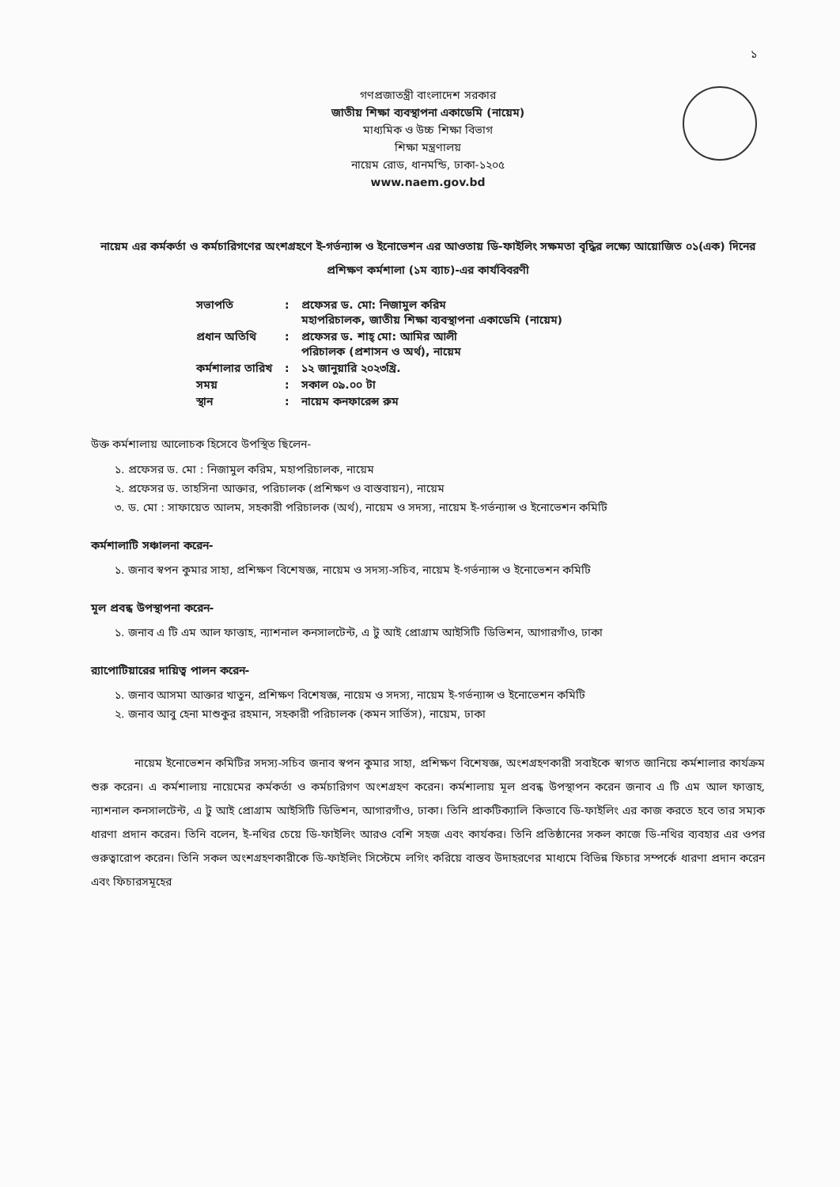১
গণপ্রজাতন্ত্রী বাংলাদেশ সরকার
জাতীয় শিক্ষা ব্যবস্থাপনা একাডেমি (নায়েম)
মাধ্যমিক ও উচ্চ শিক্ষা বিভাগ
শিক্ষা মন্ত্রণালয়
নায়েম রোড, ধানমন্ডি, ঢাকা-১২০৫
www.naem.gov.bd
নায়েম এর কর্মকর্তা ও কর্মচারিগণের অংশগ্রহণে ই-গর্ভন্যান্স ও ইনোভেশন এর আওতায় ডি-ফাইলিং সক্ষমতা বৃদ্ধির লক্ষ্যে আয়োজিত ০১(এক) দিনের প্রশিক্ষণ কর্মশালা (১ম ব্যাচ)-এর কার্যবিবরণী
| সভাপতি | : | প্রফেসর ড. মো: নিজামুল করিম মহাপরিচালক, জাতীয় শিক্ষা ব্যবস্থাপনা একাডেমি (নায়েম) |
| প্রধান অতিথি | : | প্রফেসর ড. শাহ্ মো: আমির আলী পরিচালক (প্রশাসন ও অর্থ), নায়েম |
| কর্মশালার তারিখ | : | ১২ জানুয়ারি ২০২৩খ্রি. |
| সময় | : | সকাল ০৯.০০ টা |
| স্থান | : | নায়েম কনফারেন্স রুম |
উক্ত কর্মশালায় আলোচক হিসেবে উপস্থিত ছিলেন-
১. প্রফেসর ড. মো : নিজামুল করিম, মহাপরিচালক, নায়েম
২. প্রফেসর ড. তাহসিনা আক্তার, পরিচালক (প্রশিক্ষণ ও বাস্তবায়ন), নায়েম
৩. ড. মো : সাফায়েত আলম, সহকারী পরিচালক (অর্থ), নায়েম ও সদস্য, নায়েম ই-গর্ভন্যান্স ও ইনোভেশন কমিটি
কর্মশালাটি সঞ্চালনা করেন-
১. জনাব স্বপন কুমার সাহা, প্রশিক্ষণ বিশেষজ্ঞ, নায়েম ও সদস্য-সচিব, নায়েম ই-গর্ভন্যান্স ও ইনোভেশন কমিটি
মূল প্রবন্ধ উপস্থাপনা করেন-
১. জনাব এ টি এম আল ফাত্তাহ, ন্যাশনাল কনসালটেন্ট, এ টু আই প্রোগ্রাম আইসিটি ডিভিশন, আগারগাঁও, ঢাকা
র‍্যাপোটিয়ারের দায়িত্ব পালন করেন-
১. জনাব আসমা আক্তার খাতুন, প্রশিক্ষণ বিশেষজ্ঞ, নায়েম ও সদস্য, নায়েম ই-গর্ভন্যান্স ও ইনোভেশন কমিটি
২. জনাব আবু হেনা মাশুকুর রহমান, সহকারী পরিচালক (কমন সার্ভিস), নায়েম, ঢাকা
নায়েম ইনোভেশন কমিটির সদস্য-সচিব জনাব স্বপন কুমার সাহা, প্রশিক্ষণ বিশেষজ্ঞ, অংশগ্রহণকারী সবাইকে স্বাগত জানিয়ে কর্মশালার কার্যক্রম শুরু করেন। এ কর্মশালায় নায়েমের কর্মকর্তা ও কর্মচারিগণ অংশগ্রহণ করেন। কর্মশালায় মূল প্রবন্ধ উপস্থাপন করেন জনাব এ টি এম আল ফাত্তাহ, ন্যাশনাল কনসালটেন্ট, এ টু আই প্রোগ্রাম আইসিটি ডিভিশন, আগারগাঁও, ঢাকা। তিনি প্রাকটিক্যালি কিভাবে ডি-ফাইলিং এর কাজ করতে হবে তার সম্যক ধারণা প্রদান করেন। তিনি বলেন, ই-নথির চেয়ে ডি-ফাইলিং আরও বেশি সহজ এবং কার্যকর। তিনি প্রতিষ্ঠানের সকল কাজে ডি-নথির ব্যবহার এর ওপর গুরুত্বারোপ করেন। তিনি সকল অংশগ্রহণকারীকে ডি-ফাইলিং সিস্টেমে লগিং করিয়ে বাস্তব উদাহরণের মাধ্যমে বিভিন্ন ফিচার সম্পর্কে ধারণা প্রদান করেন এবং ফিচারসমূহের